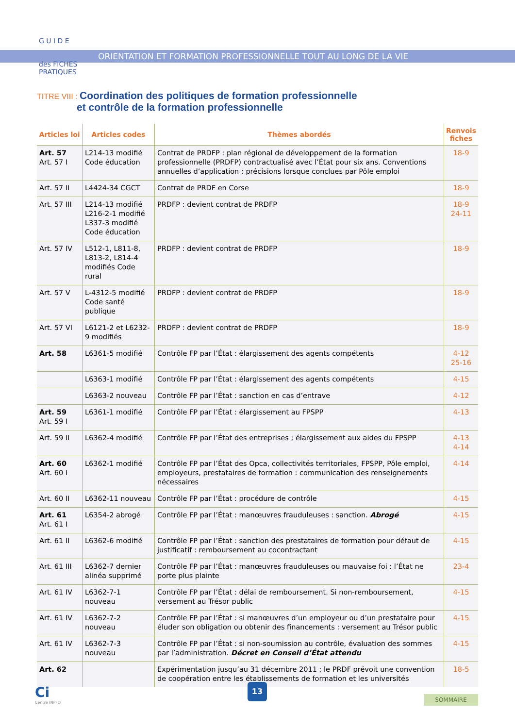G U I D E
des FICHES
PRATIQUES
ORIENTATION ET FORMATION PROFESSIONNELLE TOUT AU LONG DE LA VIE
TITRE VIII : Coordination des politiques de formation professionnelle
et contrôle de la formation professionnelle
| Articles loi | Articles codes | Thèmes abordés | Renvois fiches |
| --- | --- | --- | --- |
| Art. 57 Art. 57 I | L214-13 modifié Code éducation | Contrat de PRDFP : plan régional de développement de la formation professionnelle (PRDFP) contractualisé avec l’État pour six ans. Conventions annuelles d’application : précisions lorsque conclues par Pôle emploi | 18-9 |
| Art. 57 II | L4424-34 CGCT | Contrat de PRDF en Corse | 18-9 |
| Art. 57 III | L214-13 modifié L216-2-1 modifié L337-3 modifié Code éducation | PRDFP : devient contrat de PRDFP | 18-9 24-11 |
| Art. 57 IV | L512-1, L811-8, L813-2, L814-4 modifiés Code rural | PRDFP : devient contrat de PRDFP | 18-9 |
| Art. 57 V | L-4312-5 modifié Code santé publique | PRDFP : devient contrat de PRDFP | 18-9 |
| Art. 57 VI | L6121-2 et L6232-9 modifiés | PRDFP : devient contrat de PRDFP | 18-9 |
| Art. 58 | L6361-5 modifié | Contrôle FP par l’État : élargissement des agents compétents | 4-12 25-16 |
| | L6363-1 modifié | Contrôle FP par l’État : élargissement des agents compétents | 4-15 |
| | L6363-2 nouveau | Contrôle FP par l’État : sanction en cas d’entrave | 4-12 |
| Art. 59 Art. 59 I | L6361-1 modifié | Contrôle FP par l’État : élargissement au FPSPP | 4-13 |
| Art. 59 II | L6362-4 modifié | Contrôle FP par l’État des entreprises ; élargissement aux aides du FPSPP | 4-13 4-14 |
| Art. 60 Art. 60 I | L6362-1 modifié | Contrôle FP par l’État des Opca, collectivités territoriales, FPSPP, Pôle emploi, employeurs, prestataires de formation : communication des renseignements nécessaires | 4-14 |
| Art. 60 II | L6362-11 nouveau | Contrôle FP par l’État : procédure de contrôle | 4-15 |
| Art. 61 Art. 61 I | L6354-2 abrogé | Contrôle FP par l’État : manœuvres frauduleuses : sanction. Abrogé | 4-15 |
| Art. 61 II | L6362-6 modifié | Contrôle FP par l’État : sanction des prestataires de formation pour défaut de justificatif : remboursement au cocontractant | 4-15 |
| Art. 61 III | L6362-7 dernier alinéa supprimé | Contrôle FP par l’État : manœuvres frauduleuses ou mauvaise foi : l’État ne porte plus plainte | 23-4 |
| Art. 61 IV | L6362-7-1 nouveau | Contrôle FP par l’État : délai de remboursement. Si non-remboursement, versement au Trésor public | 4-15 |
| Art. 61 IV | L6362-7-2 nouveau | Contrôle FP par l’État : si manœuvres d’un employeur ou d’un prestataire pour éluder son obligation ou obtenir des financements : versement au Trésor public | 4-15 |
| Art. 61 IV | L6362-7-3 nouveau | Contrôle FP par l’État : si non-soumission au contrôle, évaluation des sommes par l’administration. Décret en Conseil d’État attendu | 4-15 |
| Art. 62 | | Expérimentation jusqu’au 31 décembre 2011 ; le PRDF prévoit une convention de coopération entre les établissements de formation et les universités | 18-5 |
Ci
Centre INFFO
13
SOMMAIRE